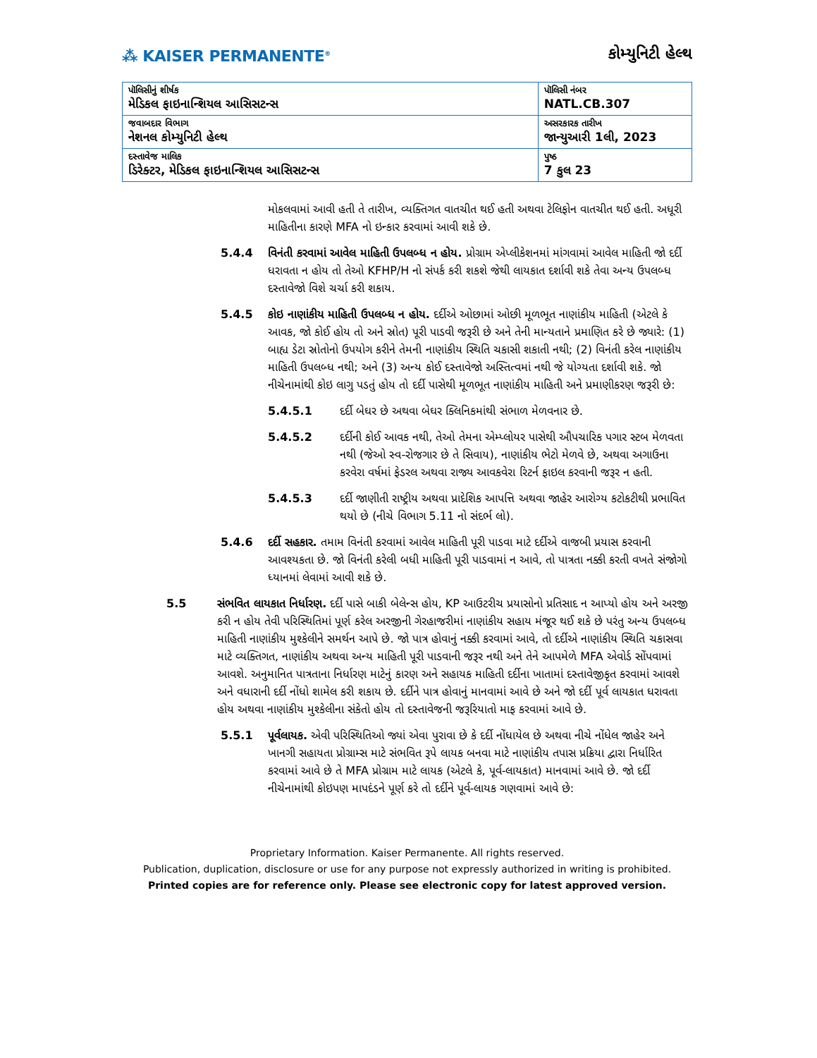⁂ KAISER PERMANENTE<sup>®</sup>
કોમ્યુનિટી હેલ્થ
| પૉલિસીનું શીર્ષક મેડિકલ ફાઇનાન્શિયલ આસિસટન્સ | પૉલિસી નંબર NATL.CB.307 |
| જવાબદાર વિભાગ નેશનલ કોમ્યુનિટી હેલ્થ | અસરકારક તારીખ જાન્યુઆરી 1લી, 2023 |
| દસ્તાવેજ માલિક ડિરેક્ટર, મેડિકલ ફાઇનાન્શિયલ આસિસટન્સ | પુષ્ઠ 7 કુલ 23 |
મોકલવામાં આવી હતી તે તારીખ, વ્યક્તિગત વાતચીત થઈ હતી અથવા ટેલિફોન વાતચીત થઈ હતી. અધૂરી માહિતીના કારણે MFA નો ઇન્કાર કરવામાં આવી શકે છે.
5.4.4 વિનંતી કરવામાં આવેલ માહિતી ઉપલબ્ધ ન હોય. પ્રોગ્રામ એપ્લીકેશનમાં માંગવામાં આવેલ માહિતી જો દર્દી ધરાવતા ન હોય તો તેઓ KFHP/H નો સંપર્ક કરી શકશે જેથી લાયકાત દર્શાવી શકે તેવા અન્ય ઉપલબ્ધ દસ્તાવેજો વિશે ચર્ચા કરી શકાય.
5.4.5 કોઇ નાણાંકીય માહિતી ઉપલબ્ધ ન હોય. દર્દીએ ઓછામાં ઓછી મૂળભૂત નાણાંકીય માહિતી (એટલે કે આવક, જો કોઈ હોય તો અને સ્રોત) પૂરી પાડવી જરૂરી છે અને તેની માન્યતાને પ્રમાણિત કરે છે જ્યારે: (1) બાહ્ય ડેટા સ્રોતોનો ઉપયોગ કરીને તેમની નાણાંકીય સ્થિતિ ચકાસી શકાતી નથી; (2) વિનંતી કરેલ નાણાંકીય માહિતી ઉપલબ્ધ નથી; અને (3) અન્ય કોઈ દસ્તાવેજો અસ્તિત્વમાં નથી જે યોગ્યતા દર્શાવી શકે. જો નીચેનામાંથી કોઇ લાગુ પડતું હોય તો દર્દી પાસેથી મૂળભૂત નાણાંકીય માહિતી અને પ્રમાણીકરણ જરૂરી છે:
5.4.5.1 દર્દી બેઘર છે અથવા બેઘર ક્લિનિકમાંથી સંભાળ મેળવનાર છે.
5.4.5.2 દર્દીની કોઈ આવક નથી, તેઓ તેમના એમ્પ્લોયર પાસેથી ઔપચારિક પગાર સ્ટબ મેળવતા નથી (જેઓ સ્વ-રોજગાર છે તે સિવાય), નાણાંકીય ભેટો મેળવે છે, અથવા અગાઉના કરવેરા વર્ષમાં ફેડરલ અથવા રાજ્ય આવકવેરા રિટર્ન ફાઇલ કરવાની જરૂર ન હતી.
5.4.5.3 દર્દી જાણીતી રાષ્ટ્રીય અથવા પ્રાદેશિક આપત્તિ અથવા જાહેર આરોગ્ય કટોકટીથી પ્રભાવિત થયો છે (નીચે વિભાગ 5.11 નો સંદર્ભ લો).
5.4.6 દર્દી સહકાર. તમામ વિનંતી કરવામાં આવેલ માહિતી પૂરી પાડવા માટે દર્દીએ વાજબી પ્રયાસ કરવાની આવશ્યકતા છે. જો વિનંતી કરેલી બધી માહિતી પૂરી પાડવામાં ન આવે, તો પાત્રતા નક્કી કરતી વખતે સંજોગો ધ્યાનમાં લેવામાં આવી શકે છે.
5.5 સંભવિત લાયકાત નિર્ધારણ. દર્દી પાસે બાકી બેલેન્સ હોય, KP આઉટરીચ પ્રયાસોનો પ્રતિસાદ ન આપ્યો હોય અને અરજી કરી ન હોય તેવી પરિસ્થિતિમાં પૂર્ણ કરેલ અરજીની ગેરહાજરીમાં નાણાંકીય સહાય મંજૂર થઈ શકે છે પરંતુ અન્ય ઉપલબ્ધ માહિતી નાણાંકીય મુશ્કેલીને સમર્થન આપે છે. જો પાત્ર હોવાનું નક્કી કરવામાં આવે, તો દર્દીએ નાણાંકીય સ્થિતિ ચકાસવા માટે વ્યક્તિગત, નાણાંકીય અથવા અન્ય માહિતી પૂરી પાડવાની જરૂર નથી અને તેને આપમેળે MFA એવોર્ડ સોંપવામાં આવશે. અનુમાનિત પાત્રતાના નિર્ધારણ માટેનું કારણ અને સહાયક માહિતી દર્દીના ખાતામાં દસ્તાવેજીકૃત કરવામાં આવશે અને વધારાની દર્દી નોંધો શામેલ કરી શકાય છે. દર્દીને પાત્ર હોવાનું માનવામાં આવે છે અને જો દર્દી પૂર્વ લાયકાત ધરાવતા હોય અથવા નાણાંકીય મુશ્કેલીના સંકેતો હોય તો દસ્તાવેજની જરૂરિયાતો માફ કરવામાં આવે છે.
5.5.1 પૂર્વલાયક. એવી પરિસ્થિતિઓ જ્યાં એવા પુરાવા છે કે દર્દી નોંધાયેલ છે અથવા નીચે નોંધેલ જાહેર અને ખાનગી સહાયતા પ્રોગ્રામ્સ માટે સંભવિત રૂપે લાયક બનવા માટે નાણાંકીય તપાસ પ્રક્રિયા દ્વારા નિર્ધારિત કરવામાં આવે છે તે MFA પ્રોગ્રામ માટે લાયક (એટલે કે, પૂર્વ-લાયકાત) માનવામાં આવે છે. જો દર્દી નીચેનામાંથી કોઇપણ માપદંડને પૂર્ણ કરે તો દર્દીને પૂર્વ-લાયક ગણવામાં આવે છે:
Proprietary Information. Kaiser Permanente. All rights reserved.
Publication, duplication, disclosure or use for any purpose not expressly authorized in writing is prohibited.
Printed copies are for reference only. Please see electronic copy for latest approved version.